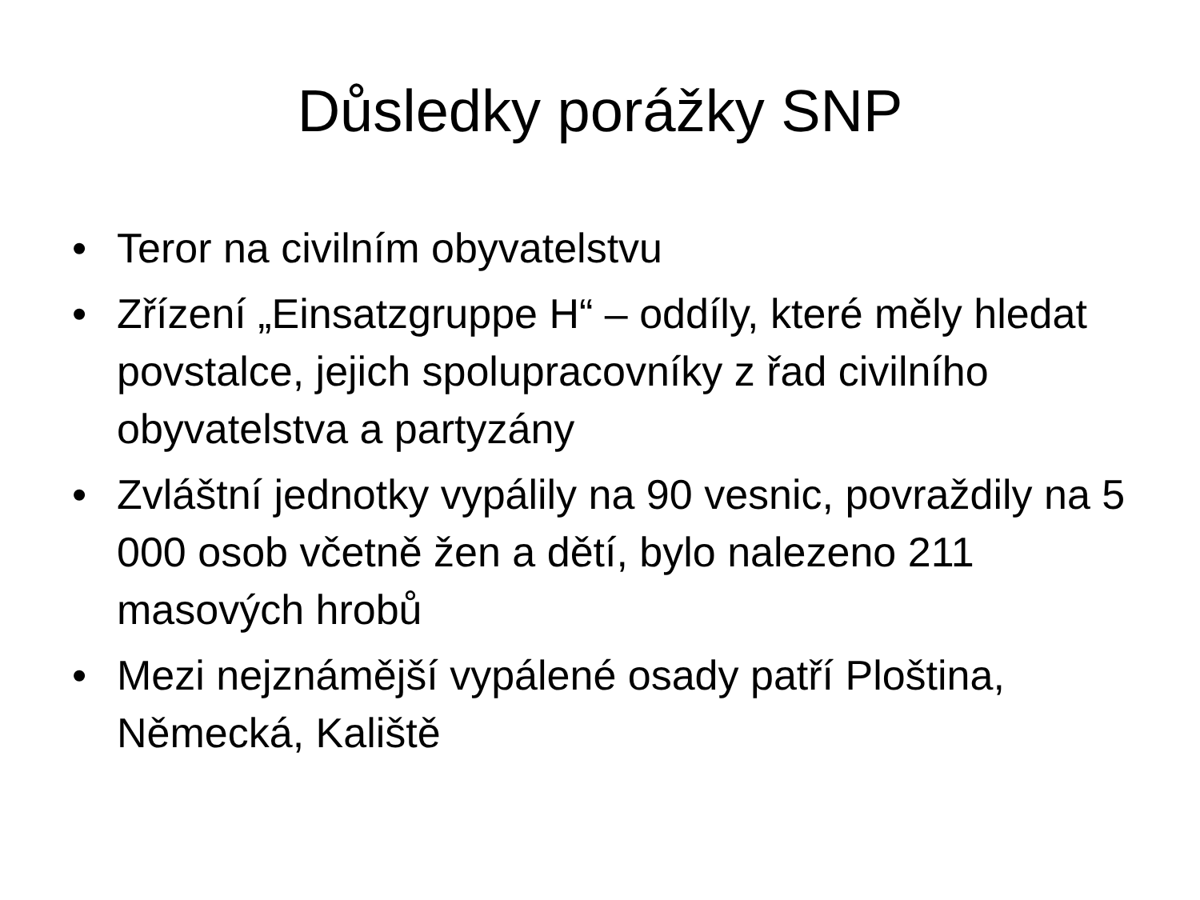Důsledky porážky SNP
• Teror na civilním obyvatelstvu
• Zřízení „Einsatzgruppe H“ – oddíly, které měly hledat povstalce, jejich spolupracovníky z řad civilního obyvatelstva a partyzány
• Zvláštní jednotky vypálily na 90 vesnic, povraždily na 5 000 osob včetně žen a dětí, bylo nalezeno 211 masových hrobů
• Mezi nejznámější vypálené osady patří Ploština, Německá, Kaliště